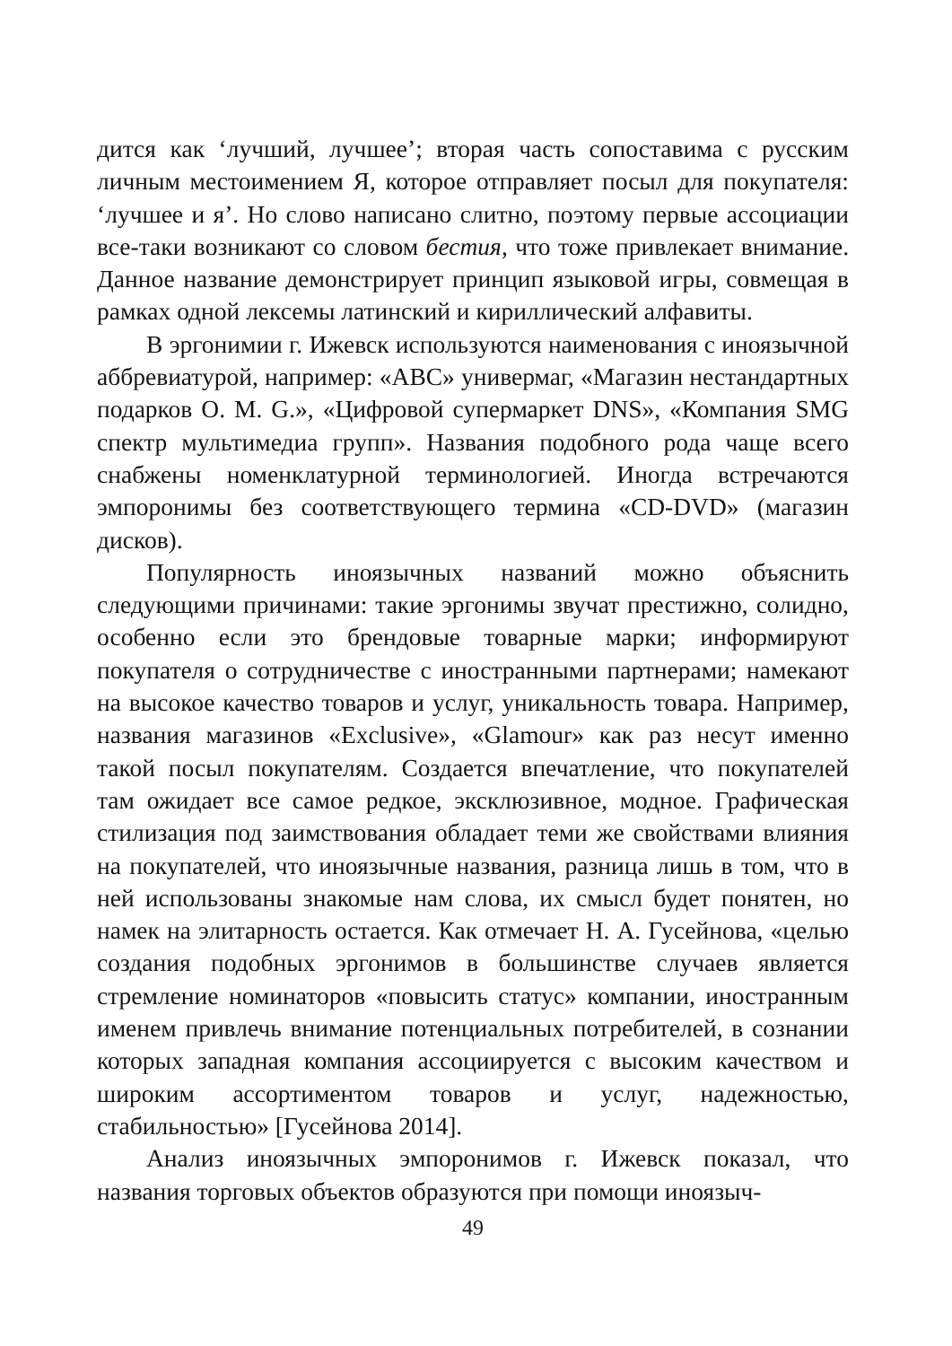дится как ‘лучший, лучшее’; вторая часть сопоставима с русским личным местоимением Я, которое отправляет посыл для покупателя: ‘лучшее и я’. Но слово написано слитно, поэтому первые ассоциации все-таки возникают со словом бестия, что тоже привлекает внимание. Данное название демонстрирует принцип языковой игры, совмещая в рамках одной лексемы латинский и кириллический алфавиты.
В эргонимии г. Ижевск используются наименования с иноязычной аббревиатурой, например: «АВС» универмаг, «Магазин нестандартных подарков O. M. G.», «Цифровой супермаркет DNS», «Компания SMG спектр мультимедиа групп». Названия подобного рода чаще всего снабжены номенклатурной терминологией. Иногда встречаются эмпоронимы без соответствующего термина «CD-DVD» (магазин дисков).
Популярность иноязычных названий можно объяснить следующими причинами: такие эргонимы звучат престижно, солидно, особенно если это брендовые товарные марки; информируют покупателя о сотрудничестве с иностранными партнерами; намекают на высокое качество товаров и услуг, уникальность товара. Например, названия магазинов «Exclusive», «Glamour» как раз несут именно такой посыл покупателям. Создается впечатление, что покупателей там ожидает все самое редкое, эксклюзивное, модное. Графическая стилизация под заимствования обладает теми же свойствами влияния на покупателей, что иноязычные названия, разница лишь в том, что в ней использованы знакомые нам слова, их смысл будет понятен, но намек на элитарность остается. Как отмечает Н. А. Гусейнова, «целью создания подобных эргонимов в большинстве случаев является стремление номинаторов «повысить статус» компании, иностранным именем привлечь внимание потенциальных потребителей, в сознании которых западная компания ассоциируется с высоким качеством и широким ассортиментом товаров и услуг, надежностью, стабильностью» [Гусейнова 2014].
Анализ иноязычных эмпоронимов г. Ижевск показал, что названия торговых объектов образуются при помощи иноязыч-
49